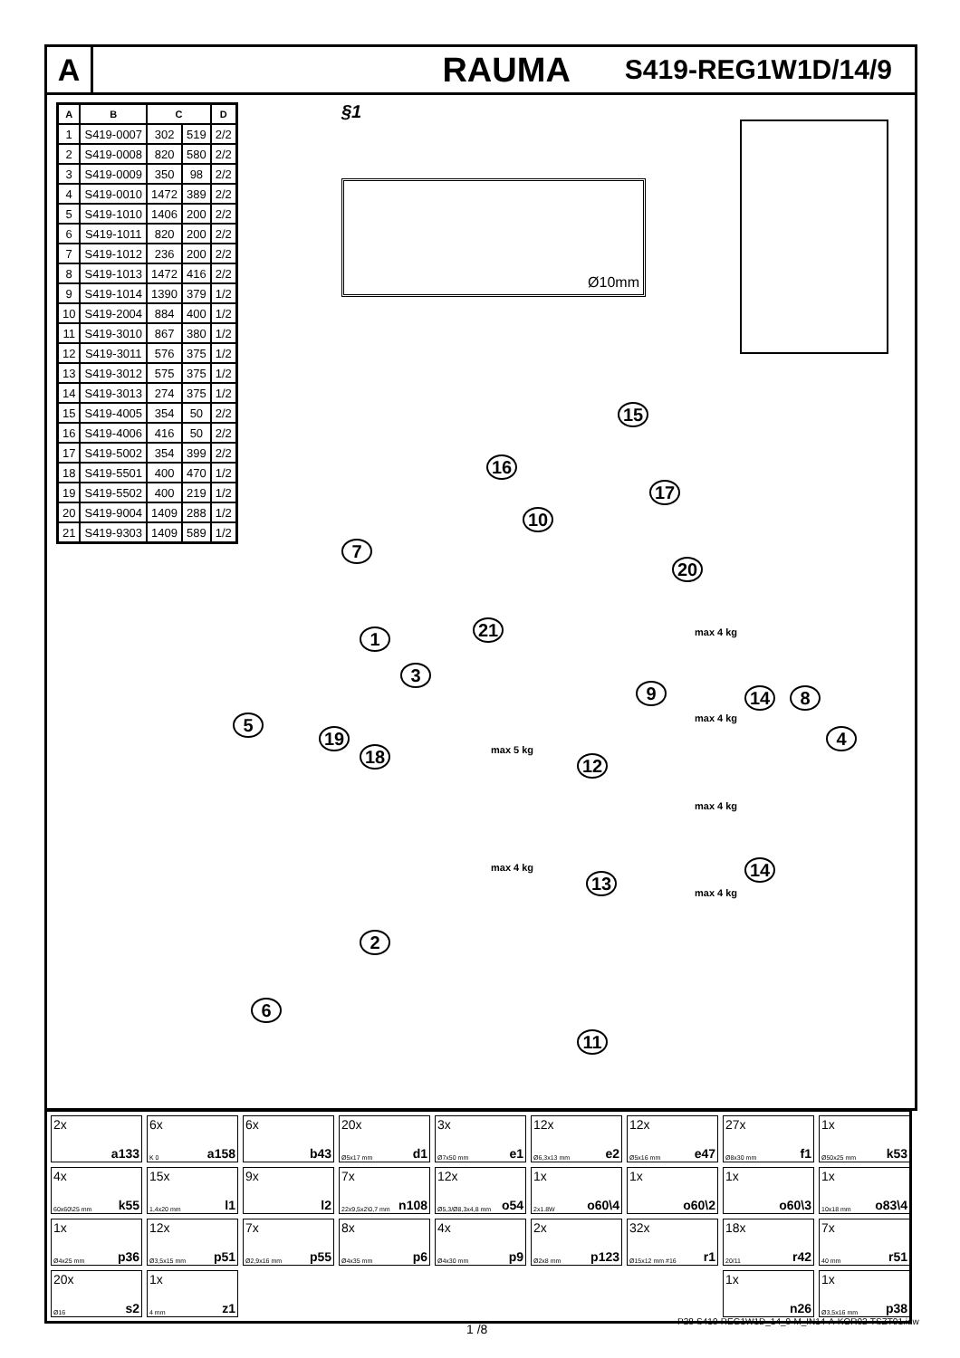A
RAUMA
S419-REG1W1D/14/9
| A | B | C | | D |
| --- | --- | --- | --- | --- |
| 1 | S419-0007 | 302 | 519 | 2/2 |
| 2 | S419-0008 | 820 | 580 | 2/2 |
| 3 | S419-0009 | 350 | 98 | 2/2 |
| 4 | S419-0010 | 1472 | 389 | 2/2 |
| 5 | S419-1010 | 1406 | 200 | 2/2 |
| 6 | S419-1011 | 820 | 200 | 2/2 |
| 7 | S419-1012 | 236 | 200 | 2/2 |
| 8 | S419-1013 | 1472 | 416 | 2/2 |
| 9 | S419-1014 | 1390 | 379 | 1/2 |
| 10 | S419-2004 | 884 | 400 | 1/2 |
| 11 | S419-3010 | 867 | 380 | 1/2 |
| 12 | S419-3011 | 576 | 375 | 1/2 |
| 13 | S419-3012 | 575 | 375 | 1/2 |
| 14 | S419-3013 | 274 | 375 | 1/2 |
| 15 | S419-4005 | 354 | 50 | 2/2 |
| 16 | S419-4006 | 416 | 50 | 2/2 |
| 17 | S419-5002 | 354 | 399 | 2/2 |
| 18 | S419-5501 | 400 | 470 | 1/2 |
| 19 | S419-5502 | 400 | 219 | 1/2 |
| 20 | S419-9004 | 1409 | 288 | 1/2 |
| 21 | S419-9303 | 1409 | 589 | 1/2 |
§1
Ø10mm
15
16
17
10
7
20
21
1
3
9 14 8
5
19 4
18 12
14
13
2
6
11
max 5 kg
max 4 kg
max 4 kg
max 4 kg
max 4 kg
max 4 kg
2x
a133
6x
K 0 a158
6x
b43
20x
Ø5x17 mm d1
3x
Ø7x50 mm e1
12x
Ø6,3x13 mm e2
12x
Ø5x16 mm e47
27x
Ø8x30 mm f1
1x
Ø50x25 mm k53
4x
60x60\25 mm k55
15x
1,4x20 mm l1
9x
l2
7x
22x9,5x2\0,7 mm n108
12x
Ø5,3/Ø8,3x4,8 mm o54
1x
2x1.8W o60\4
1x
o60\2
1x
o60\3
1x
10x18 mm o83\4
1x
Ø4x25 mm p36
12x
Ø3,5x15 mm p51
7x
Ø2,9x16 mm p55
8x
Ø4x35 mm p6
4x
Ø4x30 mm p9
2x
Ø2x8 mm p123
32x
Ø15x12 mm #16 r1
18x
20/11 r42
7x
40 mm r51
20x
Ø16 s2
1x
4 mm z1
1x
n26
1x
Ø3,5x16 mm p38
1 /8
P28-S419-REG1W1D_14_9-M_IN14-A-KOR02-TSZT01.idw